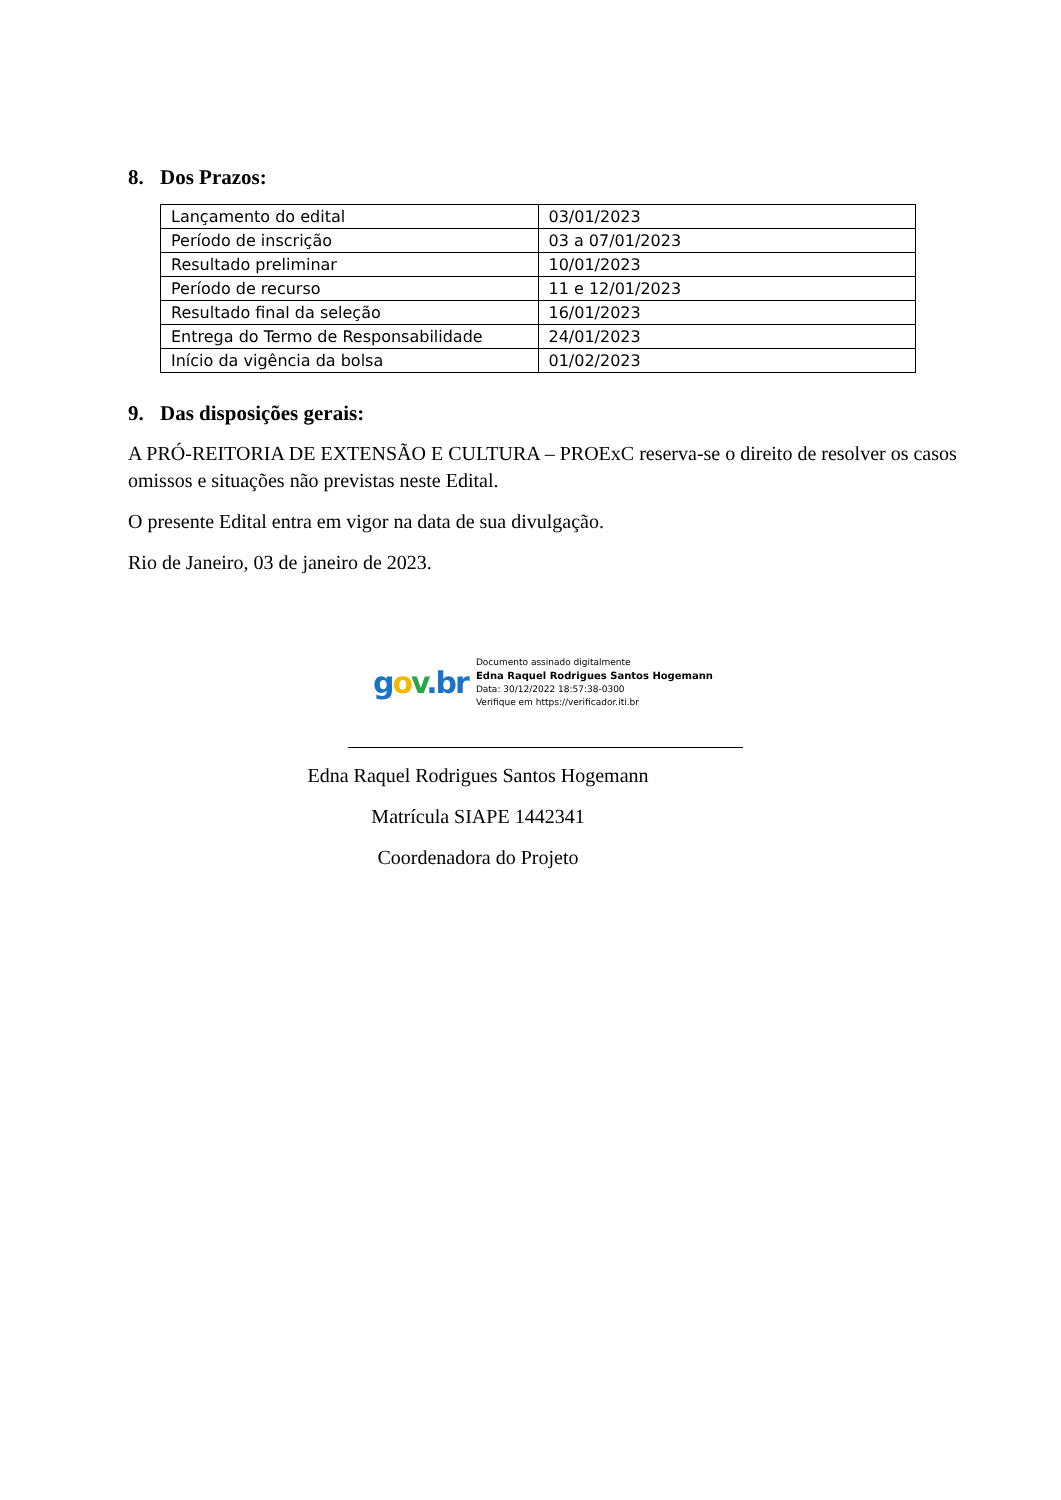8. Dos Prazos:
| Lançamento do edital | 03/01/2023 |
| Período de inscrição | 03 a 07/01/2023 |
| Resultado preliminar | 10/01/2023 |
| Período de recurso | 11 e 12/01/2023 |
| Resultado final da seleção | 16/01/2023 |
| Entrega do Termo de Responsabilidade | 24/01/2023 |
| Início da vigência da bolsa | 01/02/2023 |
9. Das disposições gerais:
A PRÓ-REITORIA DE EXTENSÃO E CULTURA – PROExC reserva-se o direito de resolver os casos omissos e situações não previstas neste Edital.
O presente Edital entra em vigor na data de sua divulgação.
Rio de Janeiro, 03 de janeiro de 2023.
gov.br
Documento assinado digitalmente
Edna Raquel Rodrigues Santos Hogemann
Data: 30/12/2022 18:57:38-0300
Verifique em https://verificador.iti.br
Edna Raquel Rodrigues Santos Hogemann
Matrícula SIAPE 1442341
Coordenadora do Projeto